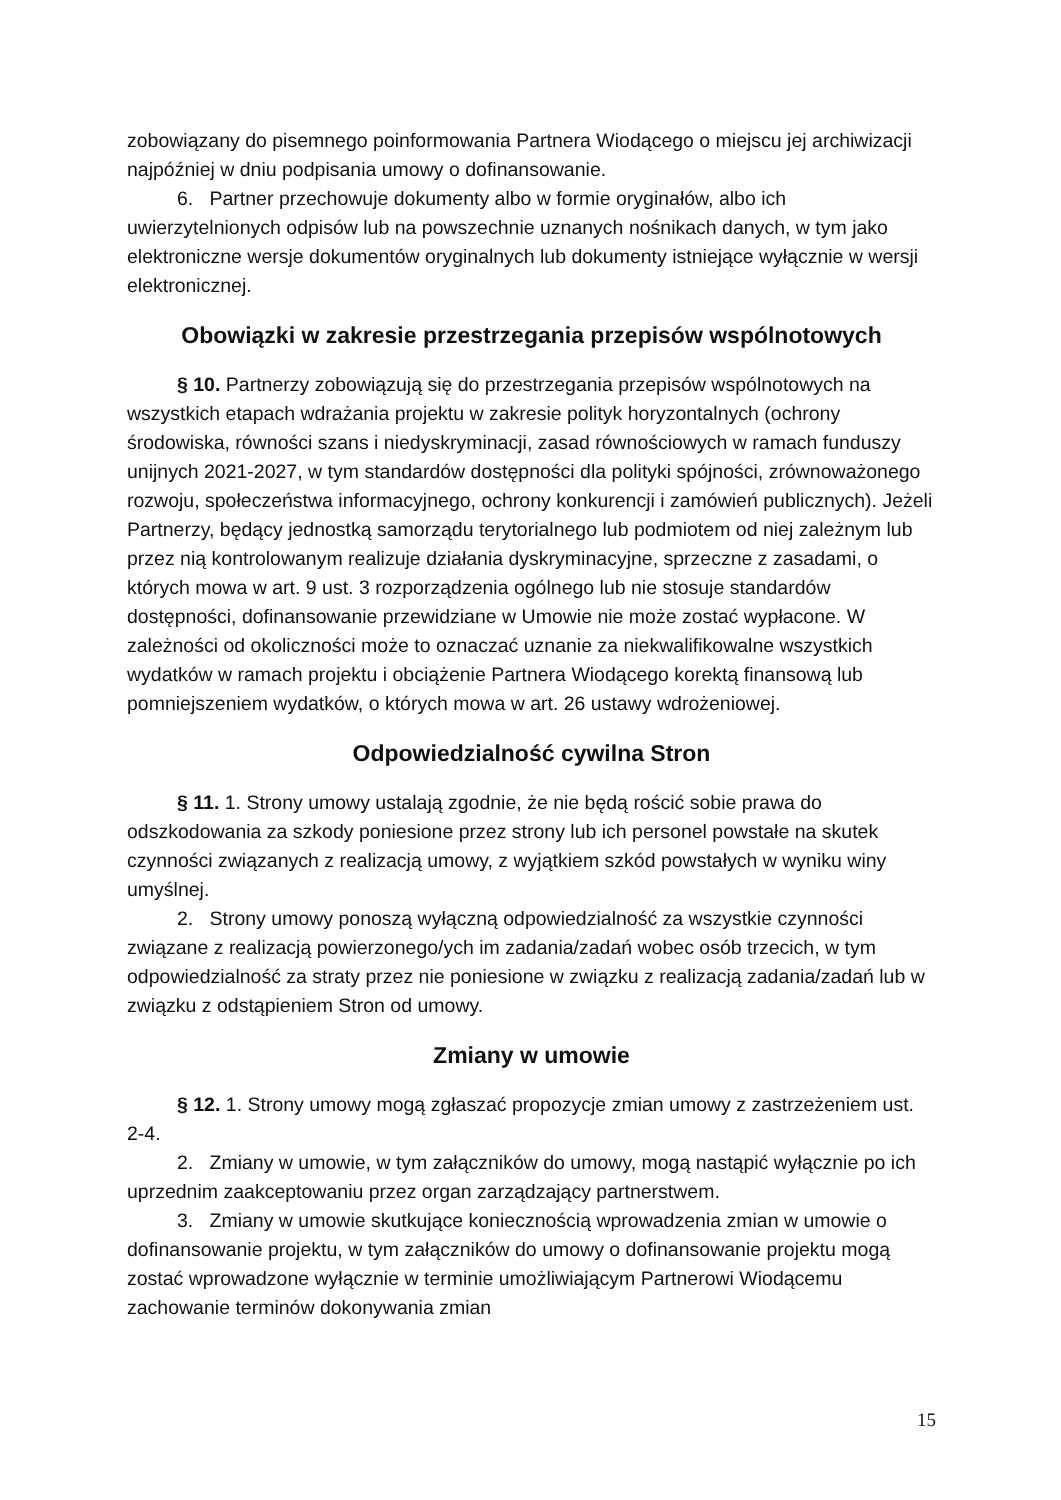zobowiązany do pisemnego poinformowania Partnera Wiodącego o miejscu jej archiwizacji najpóźniej w dniu podpisania umowy o dofinansowanie.
6. Partner przechowuje dokumenty albo w formie oryginałów, albo ich uwierzytelnionych odpisów lub na powszechnie uznanych nośnikach danych, w tym jako elektroniczne wersje dokumentów oryginalnych lub dokumenty istniejące wyłącznie w wersji elektronicznej.
Obowiązki w zakresie przestrzegania przepisów wspólnotowych
§ 10. Partnerzy zobowiązują się do przestrzegania przepisów wspólnotowych na wszystkich etapach wdrażania projektu w zakresie polityk horyzontalnych (ochrony środowiska, równości szans i niedyskryminacji, zasad równościowych w ramach funduszy unijnych 2021-2027, w tym standardów dostępności dla polityki spójności, zrównoważonego rozwoju, społeczeństwa informacyjnego, ochrony konkurencji i zamówień publicznych). Jeżeli Partnerzy, będący jednostką samorządu terytorialnego lub podmiotem od niej zależnym lub przez nią kontrolowanym realizuje działania dyskryminacyjne, sprzeczne z zasadami, o których mowa w art. 9 ust. 3 rozporządzenia ogólnego lub nie stosuje standardów dostępności, dofinansowanie przewidziane w Umowie nie może zostać wypłacone. W zależności od okoliczności może to oznaczać uznanie za niekwalifikowalne wszystkich wydatków w ramach projektu i obciążenie Partnera Wiodącego korektą finansową lub pomniejszeniem wydatków, o których mowa w art. 26 ustawy wdrożeniowej.
Odpowiedzialność cywilna Stron
§ 11. 1. Strony umowy ustalają zgodnie, że nie będą rościć sobie prawa do odszkodowania za szkody poniesione przez strony lub ich personel powstałe na skutek czynności związanych z realizacją umowy, z wyjątkiem szkód powstałych w wyniku winy umyślnej.
2. Strony umowy ponoszą wyłączną odpowiedzialność za wszystkie czynności związane z realizacją powierzonego/ych im zadania/zadań wobec osób trzecich, w tym odpowiedzialność za straty przez nie poniesione w związku z realizacją zadania/zadań lub w związku z odstąpieniem Stron od umowy.
Zmiany w umowie
§ 12. 1. Strony umowy mogą zgłaszać propozycje zmian umowy z zastrzeżeniem ust. 2-4.
2. Zmiany w umowie, w tym załączników do umowy, mogą nastąpić wyłącznie po ich uprzednim zaakceptowaniu przez organ zarządzający partnerstwem.
3. Zmiany w umowie skutkujące koniecznością wprowadzenia zmian w umowie o dofinansowanie projektu, w tym załączników do umowy o dofinansowanie projektu mogą zostać wprowadzone wyłącznie w terminie umożliwiającym Partnerowi Wiodącemu zachowanie terminów dokonywania zmian
15